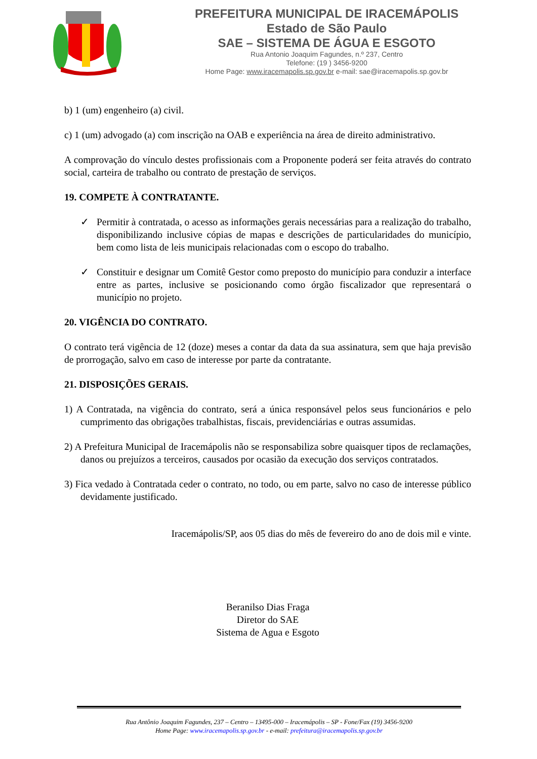PREFEITURA MUNICIPAL DE IRACEMÁPOLIS
Estado de São Paulo
SAE – SISTEMA DE ÁGUA E ESGOTO
Rua Antonio Joaquim Fagundes, n.º 237, Centro
Telefone: (19 ) 3456-9200
Home Page: www.iracemapolis.sp.gov.br e-mail: sae@iracemapolis.sp.gov.br
b) 1 (um) engenheiro (a) civil.
c) 1 (um) advogado (a) com inscrição na OAB e experiência na área de direito administrativo.
A comprovação do vínculo destes profissionais com a Proponente poderá ser feita através do contrato social, carteira de trabalho ou contrato de prestação de serviços.
19. COMPETE À CONTRATANTE.
✓ Permitir à contratada, o acesso as informações gerais necessárias para a realização do trabalho, disponibilizando inclusive cópias de mapas e descrições de particularidades do município, bem como lista de leis municipais relacionadas com o escopo do trabalho.
✓ Constituir e designar um Comitê Gestor como preposto do município para conduzir a interface entre as partes, inclusive se posicionando como órgão fiscalizador que representará o município no projeto.
20. VIGÊNCIA DO CONTRATO.
O contrato terá vigência de 12 (doze) meses a contar da data da sua assinatura, sem que haja previsão de prorrogação, salvo em caso de interesse por parte da contratante.
21. DISPOSIÇÕES GERAIS.
1) A Contratada, na vigência do contrato, será a única responsável pelos seus funcionários e pelo cumprimento das obrigações trabalhistas, fiscais, previdenciárias e outras assumidas.
2) A Prefeitura Municipal de Iracemápolis não se responsabiliza sobre quaisquer tipos de reclamações, danos ou prejuízos a terceiros, causados por ocasião da execução dos serviços contratados.
3) Fica vedado à Contratada ceder o contrato, no todo, ou em parte, salvo no caso de interesse público devidamente justificado.
Iracemápolis/SP, aos 05 dias do mês de fevereiro do ano de dois mil e vinte.
Beranilso Dias Fraga
Diretor do SAE
Sistema de Agua e Esgoto
Rua Antônio Joaquim Fagundes, 237 – Centro – 13495-000 – Iracemápolis – SP - Fone/Fax (19) 3456-9200
Home Page: www.iracemapolis.sp.gov.br - e-mail: prefeitura@iracemapolis.sp.gov.br